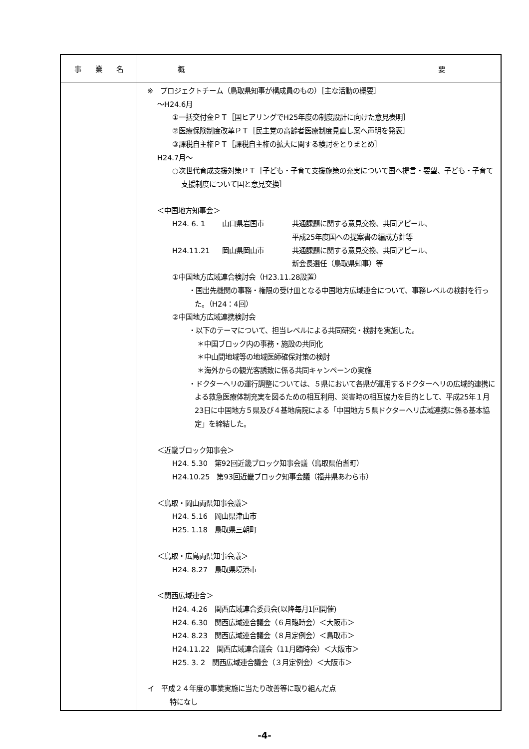| 事 業 名 | 概 要 |
| --- | --- |
| | ※ プロジェクトチーム（鳥取県知事が構成員のもの）［主な活動の概要］ ～H24.6月 ①一括交付金ＰＴ［国ヒアリングでH25年度の制度設計に向けた意見表明］ ②医療保険制度改革ＰＴ［民主党の高齢者医療制度見直し案へ声明を発表］ ③課税自主権ＰＴ［課税自主権の拡大に関する検討をとりまとめ］ H24.7月～ ○次世代育成支援対策ＰＴ［子ども・子育て支援施策の充実について国へ提言・要望、子ども・子育て支援制度について国と意見交換］ ＜中国地方知事会＞ H24. 6. 1 山口県岩国市 共通課題に関する意見交換、共同アピール、 平成25年度国への提案書の編成方針等 H24.11.21 岡山県岡山市 共通課題に関する意見交換、共同アピール、 新会長選任（鳥取県知事）等 ①中国地方広域連合検討会（H23.11.28設置） ・国出先機関の事務・権限の受け皿となる中国地方広域連合について、事務レベルの検討を行った。（H24：4回） ②中国地方広域連携検討会 ・以下のテーマについて、担当レベルによる共同研究・検討を実施した。 ＊中国ブロック内の事務・施設の共同化 ＊中山間地域等の地域医師確保対策の検討 ＊海外からの観光客誘致に係る共同キャンペーンの実施 ・ドクターヘリの運行調整については、５県において各県が運用するドクターヘリの広域的連携による救急医療体制充実を図るための相互利用、災害時の相互協力を目的として、平成25年１月23日に中国地方５県及び４基地病院による「中国地方５県ドクターヘリ広域連携に係る基本協定」を締結した。 ＜近畿ブロック知事会＞ H24. 5.30 第92回近畿ブロック知事会議（鳥取県伯耆町） H24.10.25 第93回近畿ブロック知事会議（福井県あわら市） ＜鳥取・岡山両県知事会議＞ H24. 5.16 岡山県津山市 H25. 1.18 鳥取県三朝町 ＜鳥取・広島両県知事会議＞ H24. 8.27 鳥取県境港市 ＜関西広域連合＞ H24. 4.26 関西広域連合委員会(以降毎月1回開催) H24. 6.30 関西広域連合議会（６月臨時会）＜大阪市＞ H24. 8.23 関西広域連合議会（８月定例会）＜鳥取市＞ H24.11.22 関西広域連合議会（11月臨時会）＜大阪市＞ H25. 3. 2 関西広域連合議会（３月定例会）＜大阪市＞ イ 平成２４年度の事業実施に当たり改善等に取り組んだ点 特になし |
-4-